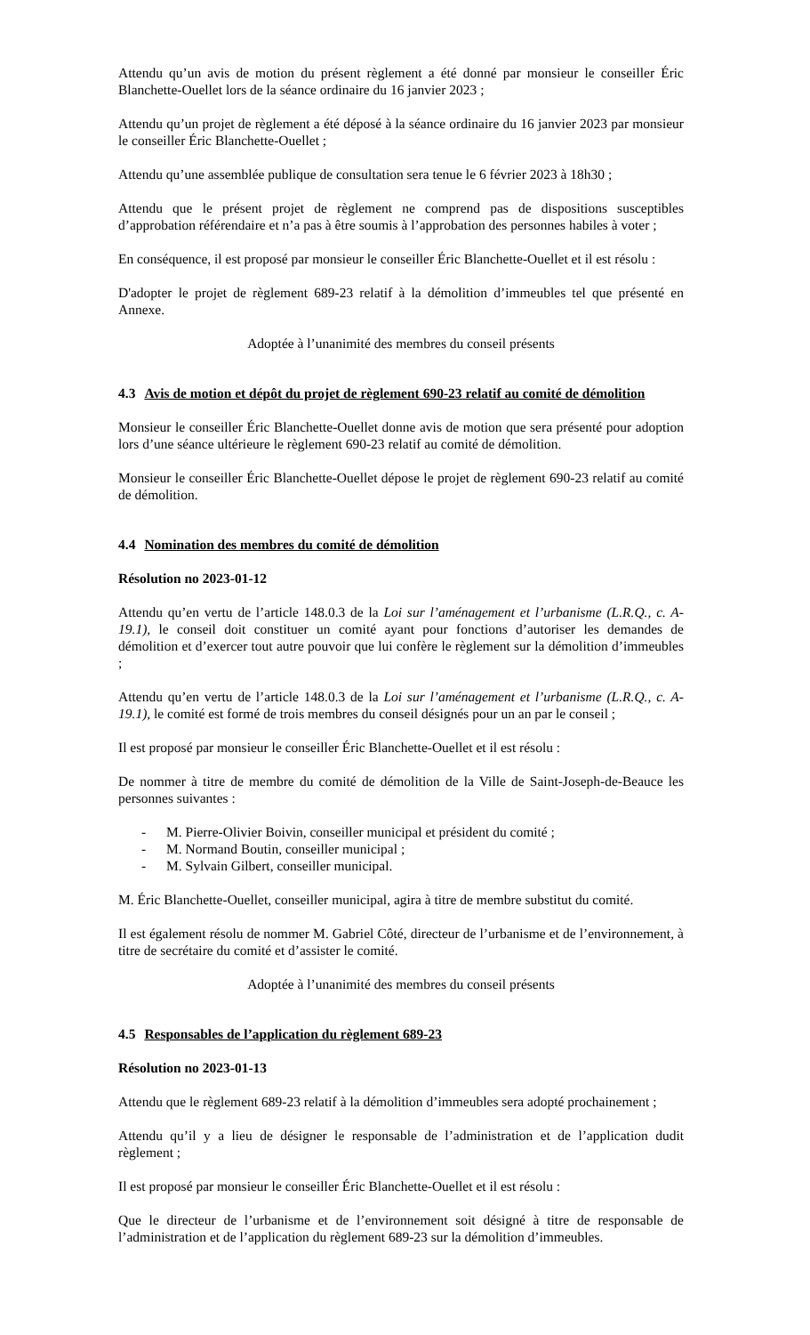Attendu qu’un avis de motion du présent règlement a été donné par monsieur le conseiller Éric Blanchette-Ouellet lors de la séance ordinaire du 16 janvier 2023 ;
Attendu qu’un projet de règlement a été déposé à la séance ordinaire du 16 janvier 2023 par monsieur le conseiller Éric Blanchette-Ouellet ;
Attendu qu’une assemblée publique de consultation sera tenue le 6 février 2023 à 18h30 ;
Attendu que le présent projet de règlement ne comprend pas de dispositions susceptibles d’approbation référendaire et n’a pas à être soumis à l’approbation des personnes habiles à voter ;
En conséquence, il est proposé par monsieur le conseiller Éric Blanchette-Ouellet et il est résolu :
D'adopter le projet de règlement 689-23 relatif à la démolition d’immeubles tel que présenté en Annexe.
Adoptée à l’unanimité des membres du conseil présents
4.3 Avis de motion et dépôt du projet de règlement 690-23 relatif au comité de démolition
Monsieur le conseiller Éric Blanchette-Ouellet donne avis de motion que sera présenté pour adoption lors d’une séance ultérieure le règlement 690-23 relatif au comité de démolition.
Monsieur le conseiller Éric Blanchette-Ouellet dépose le projet de règlement 690-23 relatif au comité de démolition.
4.4 Nomination des membres du comité de démolition
Résolution no 2023-01-12
Attendu qu’en vertu de l’article 148.0.3 de la Loi sur l’aménagement et l’urbanisme (L.R.Q., c. A-19.1), le conseil doit constituer un comité ayant pour fonctions d’autoriser les demandes de démolition et d’exercer tout autre pouvoir que lui confère le règlement sur la démolition d’immeubles ;
Attendu qu’en vertu de l’article 148.0.3 de la Loi sur l’aménagement et l’urbanisme (L.R.Q., c. A-19.1), le comité est formé de trois membres du conseil désignés pour un an par le conseil ;
Il est proposé par monsieur le conseiller Éric Blanchette-Ouellet et il est résolu :
De nommer à titre de membre du comité de démolition de la Ville de Saint-Joseph-de-Beauce les personnes suivantes :
- M. Pierre-Olivier Boivin, conseiller municipal et président du comité ;
- M. Normand Boutin, conseiller municipal ;
- M. Sylvain Gilbert, conseiller municipal.
M. Éric Blanchette-Ouellet, conseiller municipal, agira à titre de membre substitut du comité.
Il est également résolu de nommer M. Gabriel Côté, directeur de l’urbanisme et de l’environnement, à titre de secrétaire du comité et d’assister le comité.
Adoptée à l’unanimité des membres du conseil présents
4.5 Responsables de l’application du règlement 689-23
Résolution no 2023-01-13
Attendu que le règlement 689-23 relatif à la démolition d’immeubles sera adopté prochainement ;
Attendu qu’il y a lieu de désigner le responsable de l’administration et de l’application dudit règlement ;
Il est proposé par monsieur le conseiller Éric Blanchette-Ouellet et il est résolu :
Que le directeur de l’urbanisme et de l’environnement soit désigné à titre de responsable de l’administration et de l’application du règlement 689-23 sur la démolition d’immeubles.